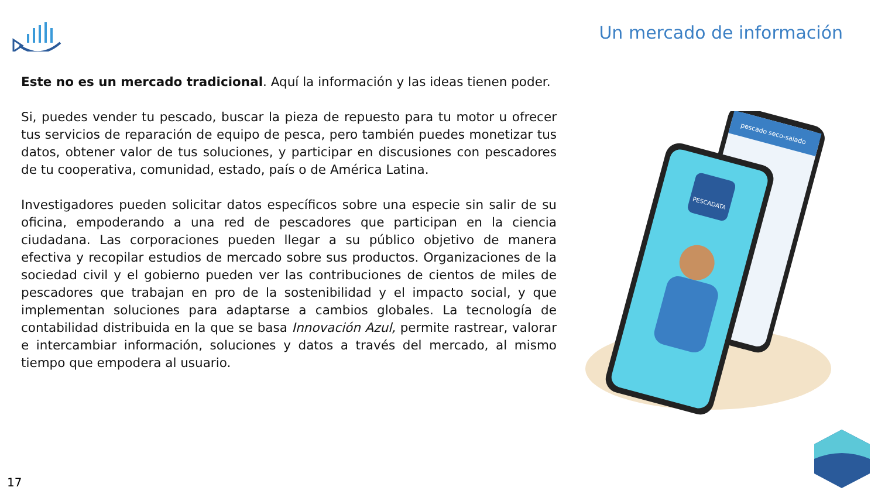Un mercado de información
Este no es un mercado tradicional. Aquí la información y las ideas tienen poder.
Si, puedes vender tu pescado, buscar la pieza de repuesto para tu motor u ofrecer tus servicios de reparación de equipo de pesca, pero también puedes monetizar tus datos, obtener valor de tus soluciones, y participar en discusiones con pescadores de tu cooperativa, comunidad, estado, país o de América Latina.
Investigadores pueden solicitar datos específicos sobre una especie sin salir de su oficina, empoderando a una red de pescadores que participan en la ciencia ciudadana. Las corporaciones pueden llegar a su público objetivo de manera efectiva y recopilar estudios de mercado sobre sus productos. Organizaciones de la sociedad civil y el gobierno pueden ver las contribuciones de cientos de miles de pescadores que trabajan en pro de la sostenibilidad y el impacto social, y que implementan soluciones para adaptarse a cambios globales. La tecnología de contabilidad distribuida en la que se basa Innovación Azul, permite rastrear, valorar e intercambiar información, soluciones y datos a través del mercado, al mismo tiempo que empodera al usuario.
pescado seco-salado
PESCADATA
17